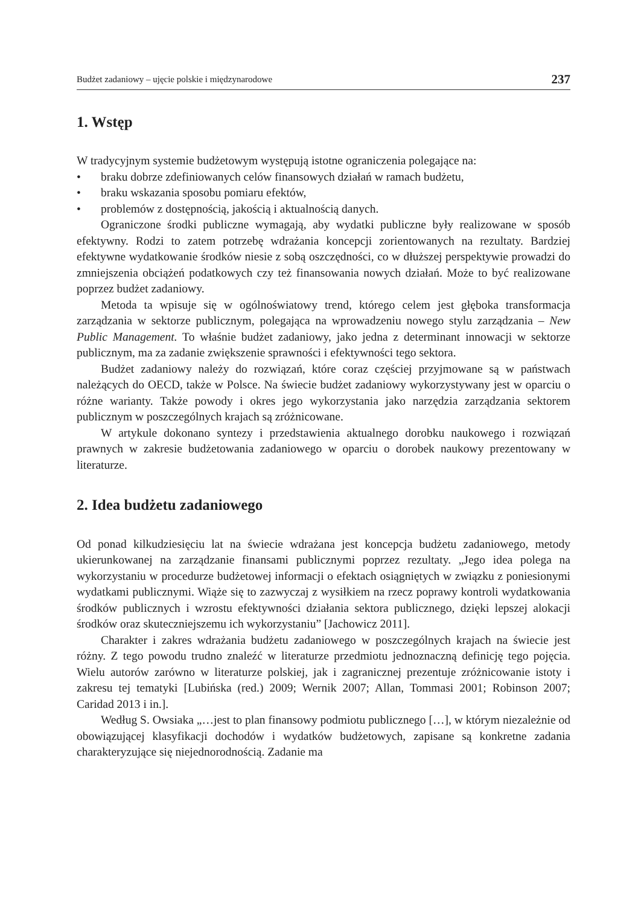Budżet zadaniowy – ujęcie polskie i międzynarodowe 237
1. Wstęp
W tradycyjnym systemie budżetowym występują istotne ograniczenia polegające na:
• braku dobrze zdefiniowanych celów finansowych działań w ramach budżetu,
• braku wskazania sposobu pomiaru efektów,
• problemów z dostępnością, jakością i aktualnością danych.
Ograniczone środki publiczne wymagają, aby wydatki publiczne były realizowane w sposób efektywny. Rodzi to zatem potrzebę wdrażania koncepcji zorientowanych na rezultaty. Bardziej efektywne wydatkowanie środków niesie z sobą oszczędności, co w dłuższej perspektywie prowadzi do zmniejszenia obciążeń podatkowych czy też finansowania nowych działań. Może to być realizowane poprzez budżet zadaniowy.
Metoda ta wpisuje się w ogólnoświatowy trend, którego celem jest głęboka transformacja zarządzania w sektorze publicznym, polegająca na wprowadzeniu nowego stylu zarządzania – New Public Management. To właśnie budżet zadaniowy, jako jedna z determinant innowacji w sektorze publicznym, ma za zadanie zwiększenie sprawności i efektywności tego sektora.
Budżet zadaniowy należy do rozwiązań, które coraz częściej przyjmowane są w państwach należących do OECD, także w Polsce. Na świecie budżet zadaniowy wykorzystywany jest w oparciu o różne warianty. Także powody i okres jego wykorzystania jako narzędzia zarządzania sektorem publicznym w poszczególnych krajach są zróżnicowane.
W artykule dokonano syntezy i przedstawienia aktualnego dorobku naukowego i rozwiązań prawnych w zakresie budżetowania zadaniowego w oparciu o dorobek naukowy prezentowany w literaturze.
2. Idea budżetu zadaniowego
Od ponad kilkudziesięciu lat na świecie wdrażana jest koncepcja budżetu zadaniowego, metody ukierunkowanej na zarządzanie finansami publicznymi poprzez rezultaty. „Jego idea polega na wykorzystaniu w procedurze budżetowej informacji o efektach osiągniętych w związku z poniesionymi wydatkami publicznymi. Wiąże się to zazwyczaj z wysiłkiem na rzecz poprawy kontroli wydatkowania środków publicznych i wzrostu efektywności działania sektora publicznego, dzięki lepszej alokacji środków oraz skuteczniejszemu ich wykorzystaniu” [Jachowicz 2011].
Charakter i zakres wdrażania budżetu zadaniowego w poszczególnych krajach na świecie jest różny. Z tego powodu trudno znaleźć w literaturze przedmiotu jednoznaczną definicję tego pojęcia. Wielu autorów zarówno w literaturze polskiej, jak i zagranicznej prezentuje zróżnicowanie istoty i zakresu tej tematyki [Lubińska (red.) 2009; Wernik 2007; Allan, Tommasi 2001; Robinson 2007; Caridad 2013 i in.].
Według S. Owsiaka „…jest to plan finansowy podmiotu publicznego […], w którym niezależnie od obowiązującej klasyfikacji dochodów i wydatków budżetowych, zapisane są konkretne zadania charakteryzujące się niejednorodnością. Zadanie ma